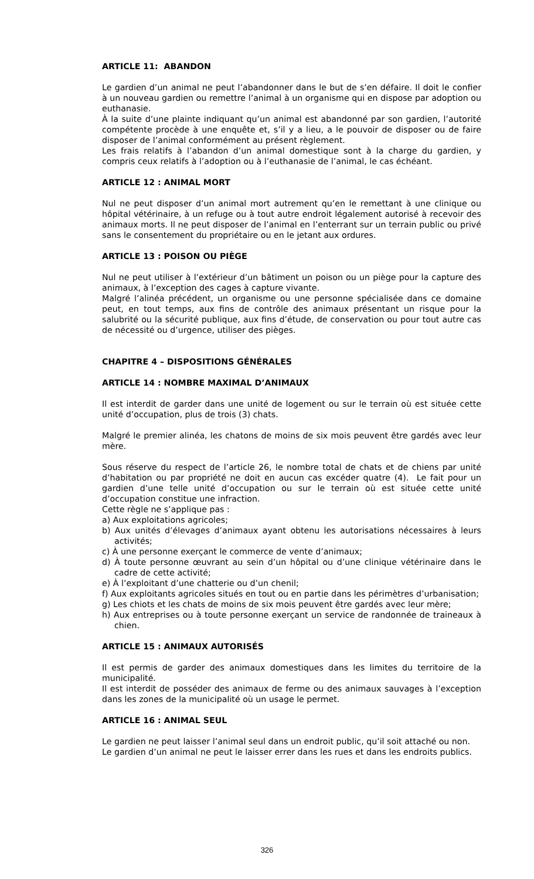ARTICLE 11: ABANDON
Le gardien d’un animal ne peut l’abandonner dans le but de s’en défaire. Il doit le confier à un nouveau gardien ou remettre l’animal à un organisme qui en dispose par adoption ou euthanasie.
À la suite d’une plainte indiquant qu’un animal est abandonné par son gardien, l’autorité compétente procède à une enquête et, s’il y a lieu, a le pouvoir de disposer ou de faire disposer de l’animal conformément au présent règlement.
Les frais relatifs à l’abandon d’un animal domestique sont à la charge du gardien, y compris ceux relatifs à l’adoption ou à l’euthanasie de l’animal, le cas échéant.
ARTICLE 12 : ANIMAL MORT
Nul ne peut disposer d’un animal mort autrement qu’en le remettant à une clinique ou hôpital vétérinaire, à un refuge ou à tout autre endroit légalement autorisé à recevoir des animaux morts. Il ne peut disposer de l’animal en l’enterrant sur un terrain public ou privé sans le consentement du propriétaire ou en le jetant aux ordures.
ARTICLE 13 : POISON OU PIÈGE
Nul ne peut utiliser à l’extérieur d’un bâtiment un poison ou un piège pour la capture des animaux, à l’exception des cages à capture vivante.
Malgré l’alinéa précédent, un organisme ou une personne spécialisée dans ce domaine peut, en tout temps, aux fins de contrôle des animaux présentant un risque pour la salubrité ou la sécurité publique, aux fins d’étude, de conservation ou pour tout autre cas de nécessité ou d’urgence, utiliser des pièges.
CHAPITRE 4 – DISPOSITIONS GÉNÉRALES
ARTICLE 14 : NOMBRE MAXIMAL D’ANIMAUX
Il est interdit de garder dans une unité de logement ou sur le terrain où est située cette unité d’occupation, plus de trois (3) chats.
Malgré le premier alinéa, les chatons de moins de six mois peuvent être gardés avec leur mère.
Sous réserve du respect de l’article 26, le nombre total de chats et de chiens par unité d’habitation ou par propriété ne doit en aucun cas excéder quatre (4). Le fait pour un gardien d’une telle unité d’occupation ou sur le terrain où est située cette unité d’occupation constitue une infraction.
Cette règle ne s’applique pas :
a) Aux exploitations agricoles;
b) Aux unités d’élevages d’animaux ayant obtenu les autorisations nécessaires à leurs activités;
c) À une personne exerçant le commerce de vente d’animaux;
d) À toute personne œuvrant au sein d’un hôpital ou d’une clinique vétérinaire dans le cadre de cette activité;
e) À l’exploitant d’une chatterie ou d’un chenil;
f) Aux exploitants agricoles situés en tout ou en partie dans les périmètres d’urbanisation;
g) Les chiots et les chats de moins de six mois peuvent être gardés avec leur mère;
h) Aux entreprises ou à toute personne exerçant un service de randonnée de traineaux à chien.
ARTICLE 15 : ANIMAUX AUTORISÉS
Il est permis de garder des animaux domestiques dans les limites du territoire de la municipalité.
Il est interdit de posséder des animaux de ferme ou des animaux sauvages à l’exception dans les zones de la municipalité où un usage le permet.
ARTICLE 16 : ANIMAL SEUL
Le gardien ne peut laisser l’animal seul dans un endroit public, qu’il soit attaché ou non.
Le gardien d’un animal ne peut le laisser errer dans les rues et dans les endroits publics.
326